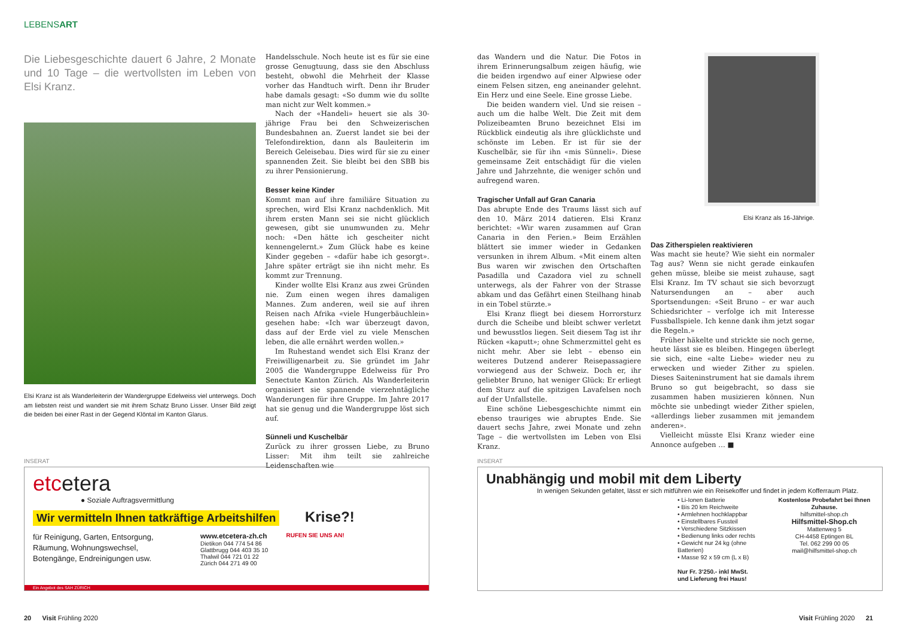LEBENSART
Die Liebesgeschichte dauert 6 Jahre, 2 Monate und 10 Tage – die wertvollsten im Leben von Elsi Kranz.
Elsi Kranz ist als Wanderleiterin der Wandergruppe Edelweiss viel unterwegs. Doch am liebsten reist und wandert sie mit ihrem Schatz Bruno Lisser. Unser Bild zeigt die beiden bei einer Rast in der Gegend Klöntal im Kanton Glarus.
Handelsschule. Noch heute ist es für sie eine grosse Genugtuung, dass sie den Abschluss besteht, obwohl die Mehrheit der Klasse vorher das Handtuch wirft. Denn ihr Bruder habe damals gesagt: «So dumm wie du sollte man nicht zur Welt kommen.»
Nach der «Handeli» heuert sie als 30-jährige Frau bei den Schweizerischen Bundesbahnen an. Zuerst landet sie bei der Telefondirektion, dann als Bauleiterin im Bereich Geleisebau. Dies wird für sie zu einer spannenden Zeit. Sie bleibt bei den SBB bis zu ihrer Pensionierung.
Besser keine Kinder
Kommt man auf ihre familiäre Situation zu sprechen, wird Elsi Kranz nachdenklich. Mit ihrem ersten Mann sei sie nicht glücklich gewesen, gibt sie unumwunden zu. Mehr noch: «Den hätte ich gescheiter nicht kennengelernt.» Zum Glück habe es keine Kinder gegeben – «dafür habe ich gesorgt». Jahre später erträgt sie ihn nicht mehr. Es kommt zur Trennung.
Kinder wollte Elsi Kranz aus zwei Gründen nie. Zum einen wegen ihres damaligen Mannes. Zum anderen, weil sie auf ihren Reisen nach Afrika «viele Hungerbäuchlein» gesehen habe: «Ich war überzeugt davon, dass auf der Erde viel zu viele Menschen leben, die alle ernährt werden wollen.»
Im Ruhestand wendet sich Elsi Kranz der Freiwilligenarbeit zu. Sie gründet im Jahr 2005 die Wandergruppe Edelweiss für Pro Senectute Kanton Zürich. Als Wanderleiterin organisiert sie spannende vierzehntägliche Wanderungen für ihre Gruppe. Im Jahre 2017 hat sie genug und die Wandergruppe löst sich auf.
Sünneli und Kuschelbär
Zurück zu ihrer grossen Liebe, zu Bruno Lisser: Mit ihm teilt sie zahlreiche Leidenschaften wie
das Wandern und die Natur. Die Fotos in ihrem Erinnerungsalbum zeigen häufig, wie die beiden irgendwo auf einer Alpwiese oder einem Felsen sitzen, eng aneinander gelehnt. Ein Herz und eine Seele. Eine grosse Liebe.
Die beiden wandern viel. Und sie reisen – auch um die halbe Welt. Die Zeit mit dem Polizeibeamten Bruno bezeichnet Elsi im Rückblick eindeutig als ihre glücklichste und schönste im Leben. Er ist für sie der Kuschelbär, sie für ihn «mis Sünneli». Diese gemeinsame Zeit entschädigt für die vielen Jahre und Jahrzehnte, die weniger schön und aufregend waren.
Tragischer Unfall auf Gran Canaria
Das abrupte Ende des Traums lässt sich auf den 10. März 2014 datieren. Elsi Kranz berichtet: «Wir waren zusammen auf Gran Canaria in den Ferien.» Beim Erzählen blättert sie immer wieder in Gedanken versunken in ihrem Album. «Mit einem alten Bus waren wir zwischen den Ortschaften Pasadilla und Cazadora viel zu schnell unterwegs, als der Fahrer von der Strasse abkam und das Gefährt einen Steilhang hinab in ein Tobel stürzte.»
Elsi Kranz fliegt bei diesem Horrorsturz durch die Scheibe und bleibt schwer verletzt und bewusstlos liegen. Seit diesem Tag ist ihr Rücken «kaputt»; ohne Schmerzmittel geht es nicht mehr. Aber sie lebt – ebenso ein weiteres Dutzend anderer Reisepassagiere vorwiegend aus der Schweiz. Doch er, ihr geliebter Bruno, hat weniger Glück: Er erliegt dem Sturz auf die spitzigen Lavafelsen noch auf der Unfallstelle.
Eine schöne Liebesgeschichte nimmt ein ebenso trauriges wie abruptes Ende. Sie dauert sechs Jahre, zwei Monate und zehn Tage – die wertvollsten im Leben von Elsi Kranz.
Elsi Kranz als 16-Jährige.
Das Zitherspielen reaktivieren
Was macht sie heute? Wie sieht ein normaler Tag aus? Wenn sie nicht gerade einkaufen gehen müsse, bleibe sie meist zuhause, sagt Elsi Kranz. Im TV schaut sie sich bevorzugt Natursendungen an – aber auch Sportsendungen: «Seit Bruno – er war auch Schiedsrichter – verfolge ich mit Interesse Fussballspiele. Ich kenne dank ihm jetzt sogar die Regeln.»
Früher häkelte und strickte sie noch gerne, heute lässt sie es bleiben. Hingegen überlegt sie sich, eine «alte Liebe» wieder neu zu erwecken und wieder Zither zu spielen. Dieses Saiteninstrument hat sie damals ihrem Bruno so gut beigebracht, so dass sie zusammen haben musizieren können. Nun möchte sie unbedingt wieder Zither spielen, «allerdings lieber zusammen mit jemandem anderen».
Vielleicht müsste Elsi Kranz wieder eine Annonce aufgeben … ■
INSERAT
etcetera
● Soziale Auftragsvermittlung
Wir vermitteln Ihnen tatkräftige Arbeitshilfen
Krise?!
für Reinigung, Garten, Entsorgung, Räumung, Wohnungswechsel, Botengänge, Endreinigungen usw.
www.etcetera-zh.ch
Dietikon 044 774 54 86
Glattbrugg 044 403 35 10
Thalwil 044 721 01 22
Zürich 044 271 49 00
RUFEN SIE UNS AN!
Ein Angebot des SAH ZÜRICH
INSERAT
Unabhängig und mobil mit dem Liberty
In wenigen Sekunden gefaltet, lässt er sich mitführen wie ein Reisekoffer und findet in jedem Kofferraum Platz.
• Li-Ionen Batterie
• Bis 20 km Reichweite
• Armlehnen hochklappbar
• Einstellbares Fussteil
• Verschiedene Sitzkissen
• Bedienung links oder rechts
• Gewicht nur 24 kg (ohne Batterien)
• Masse 92 x 59 cm (L x B)
Nur Fr. 3‘250.- inkl MwSt.
und Lieferung frei Haus!
Kostenlose Probefahrt bei Ihnen Zuhause.
hilfsmittel-shop.ch
Hilfsmittel-Shop.ch
Mattenweg 5
CH-4458 Eptingen BL
Tel. 062 299 00 05
mail@hilfsmittel-shop.ch
20 Visit Frühling 2020 Visit Frühling 2020 21